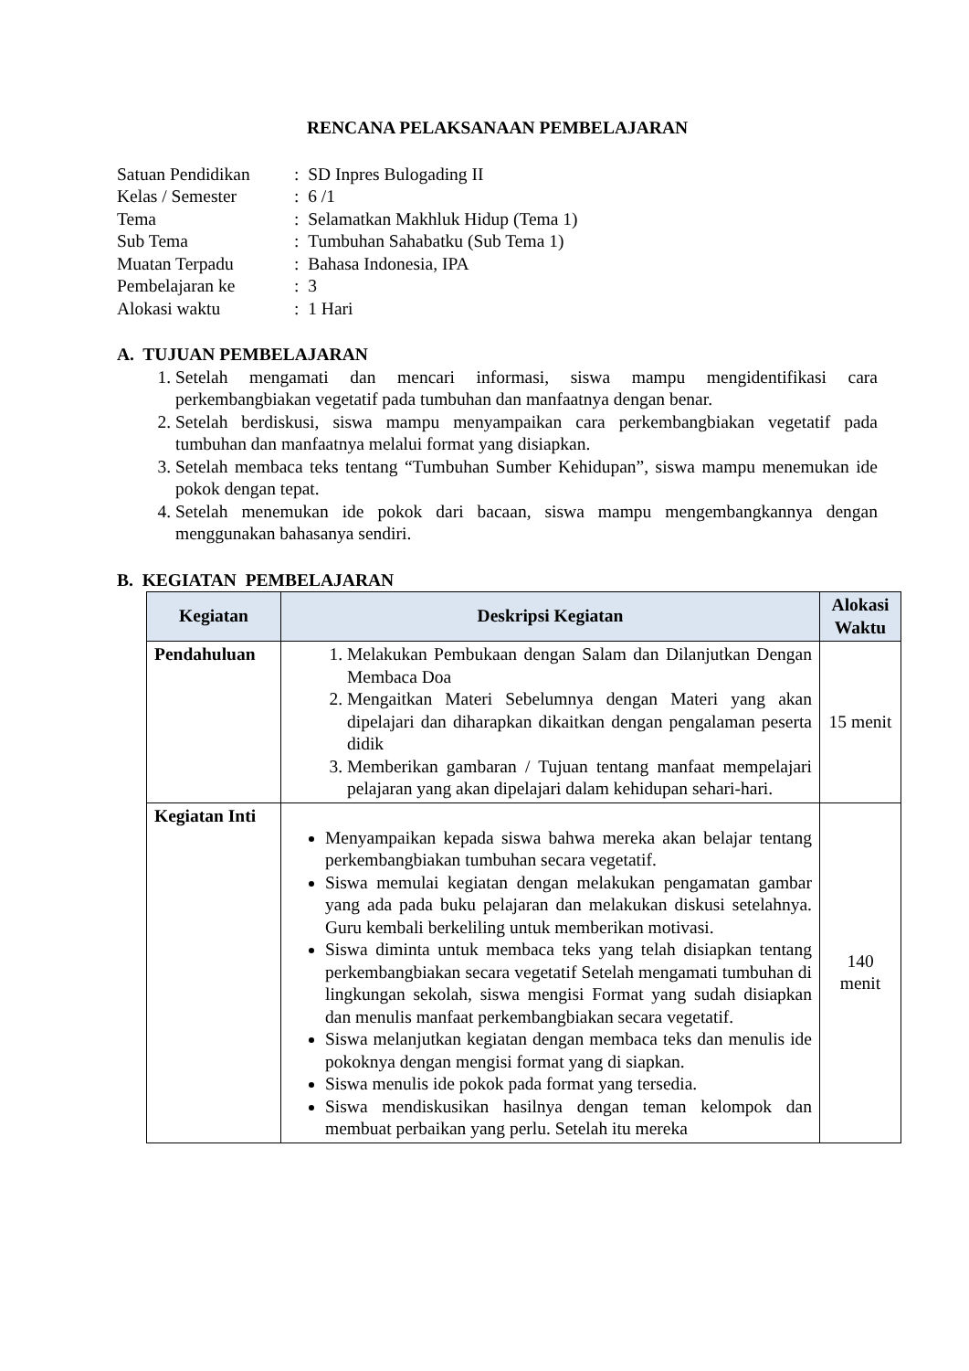RENCANA PELAKSANAAN PEMBELAJARAN
| Satuan Pendidikan | : SD Inpres Bulogading II |
| Kelas / Semester | : 6 /1 |
| Tema | : Selamatkan Makhluk Hidup (Tema 1) |
| Sub Tema | : Tumbuhan Sahabatku (Sub Tema 1) |
| Muatan Terpadu | : Bahasa Indonesia, IPA |
| Pembelajaran ke | : 3 |
| Alokasi waktu | : 1 Hari |
A. TUJUAN PEMBELAJARAN
1. Setelah mengamati dan mencari informasi, siswa mampu mengidentifikasi cara perkembangbiakan vegetatif pada tumbuhan dan manfaatnya dengan benar.
2. Setelah berdiskusi, siswa mampu menyampaikan cara perkembangbiakan vegetatif pada tumbuhan dan manfaatnya melalui format yang disiapkan.
3. Setelah membaca teks tentang “Tumbuhan Sumber Kehidupan”, siswa mampu menemukan ide pokok dengan tepat.
4. Setelah menemukan ide pokok dari bacaan, siswa mampu mengembangkannya dengan menggunakan bahasanya sendiri.
B. KEGIATAN PEMBELAJARAN
| Kegiatan | Deskripsi Kegiatan | Alokasi Waktu |
| --- | --- | --- |
| Pendahuluan | 1. Melakukan Pembukaan dengan Salam dan Dilanjutkan Dengan Membaca Doa 2. Mengaitkan Materi Sebelumnya dengan Materi yang akan dipelajari dan diharapkan dikaitkan dengan pengalaman peserta didik 3. Memberikan gambaran / Tujuan tentang manfaat mempelajari pelajaran yang akan dipelajari dalam kehidupan sehari-hari. | 15 menit |
| Kegiatan Inti | Menyampaikan kepada siswa bahwa mereka akan belajar tentang perkembangbiakan tumbuhan secara vegetatif. Siswa memulai kegiatan dengan melakukan pengamatan gambar yang ada pada buku pelajaran dan melakukan diskusi setelahnya. Guru kembali berkeliling untuk memberikan motivasi. Siswa diminta untuk membaca teks yang telah disiapkan tentang perkembangbiakan secara vegetatif Setelah mengamati tumbuhan di lingkungan sekolah, siswa mengisi Format yang sudah disiapkan dan menulis manfaat perkembangbiakan secara vegetatif. Siswa melanjutkan kegiatan dengan membaca teks dan menulis ide pokoknya dengan mengisi format yang di siapkan. Siswa menulis ide pokok pada format yang tersedia. Siswa mendiskusikan hasilnya dengan teman kelompok dan membuat perbaikan yang perlu. Setelah itu mereka | 140 menit |